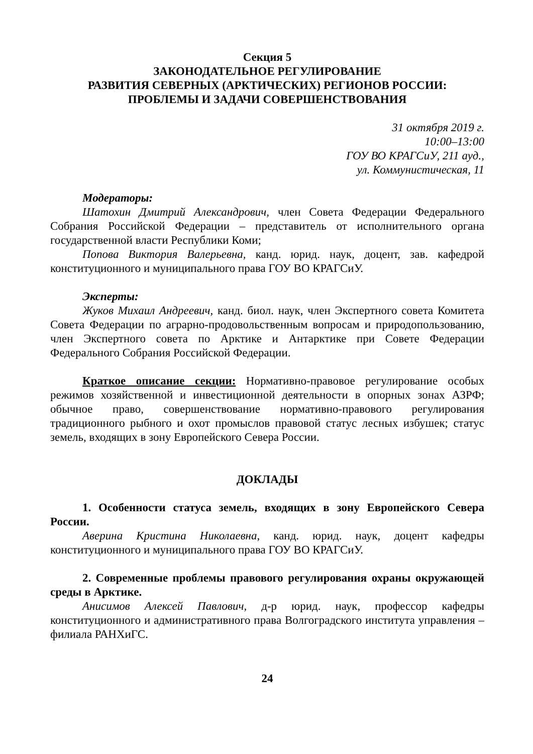Секция 5
ЗАКОНОДАТЕЛЬНОЕ РЕГУЛИРОВАНИЕ
РАЗВИТИЯ СЕВЕРНЫХ (АРКТИЧЕСКИХ) РЕГИОНОВ РОССИИ:
ПРОБЛЕМЫ И ЗАДАЧИ СОВЕРШЕНСТВОВАНИЯ
31 октября 2019 г.
10:00–13:00
ГОУ ВО КРАГСиУ, 211 ауд.,
ул. Коммунистическая, 11
Модераторы:
Шатохин Дмитрий Александрович, член Совета Федерации Федерального Собрания Российской Федерации – представитель от исполнительного органа государственной власти Республики Коми;
Попова Виктория Валерьевна, канд. юрид. наук, доцент, зав. кафедрой конституционного и муниципального права ГОУ ВО КРАГСиУ.
Эксперты:
Жуков Михаил Андреевич, канд. биол. наук, член Экспертного совета Комитета Совета Федерации по аграрно-продовольственным вопросам и природопользованию, член Экспертного совета по Арктике и Антарктике при Совете Федерации Федерального Собрания Российской Федерации.
Краткое описание секции: Нормативно-правовое регулирование особых режимов хозяйственной и инвестиционной деятельности в опорных зонах АЗРФ; обычное право, совершенствование нормативно-правового регулирования традиционного рыбного и охот промыслов правовой статус лесных избушек; статус земель, входящих в зону Европейского Севера России.
ДОКЛАДЫ
1. Особенности статуса земель, входящих в зону Европейского Севера России.
Аверина Кристина Николаевна, канд. юрид. наук, доцент кафедры конституционного и муниципального права ГОУ ВО КРАГСиУ.
2. Современные проблемы правового регулирования охраны окружающей среды в Арктике.
Анисимов Алексей Павлович, д-р юрид. наук, профессор кафедры конституционного и административного права Волгоградского института управления – филиала РАНХиГС.
24